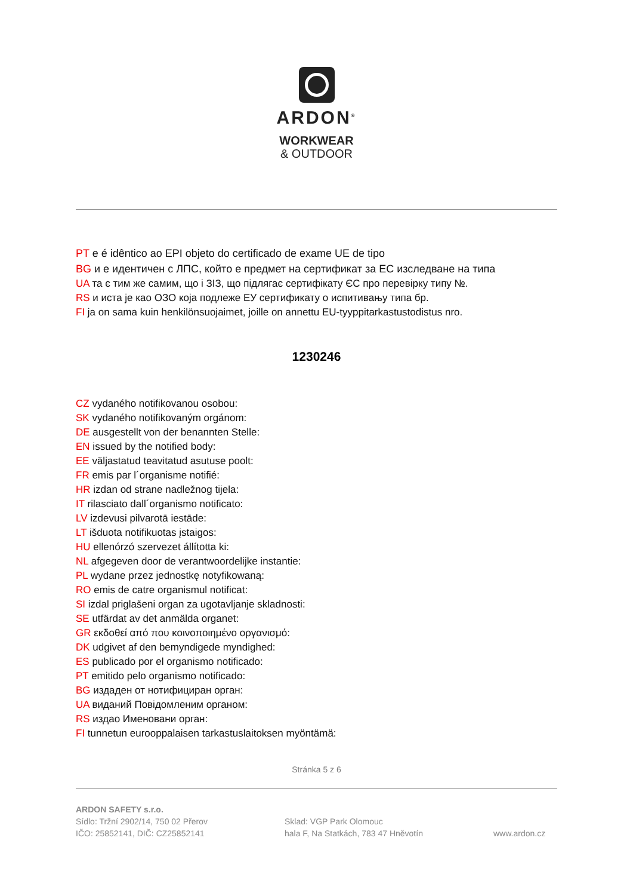ARDON<sup>®</sup>
WORKWEAR
& OUTDOOR
PT e é idêntico ao EPI objeto do certificado de exame UE de tipo
BG и е идентичен с ЛПС, който е предмет на сертификат за ЕС изследване на типа
UA та є тим же самим, що і ЗІЗ, що підлягає сертифікату ЄС про перевірку типу №.
RS и иста је као ОЗО која подлеже ЕУ сертификату о испитивању типа бр.
FI ja on sama kuin henkilönsuojaimet, joille on annettu EU-tyyppitarkastustodistus nro.
1230246
CZ vydaného notifikovanou osobou:
SK vydaného notifikovaným orgánom:
DE ausgestellt von der benannten Stelle:
EN issued by the notified body:
EE väljastatud teavitatud asutuse poolt:
FR emis par l´organisme notifié:
HR izdan od strane nadležnog tijela:
IT rilasciato dall´organismo notificato:
LV izdevusi pilvarotā iestāde:
LT išduota notifikuotas įstaigos:
HU ellenórzó szervezet állította ki:
NL afgegeven door de verantwoordelijke instantie:
PL wydane przez jednostkę notyfikowaną:
RO emis de catre organismul notificat:
SI izdal priglašeni organ za ugotavljanje skladnosti:
SE utfärdat av det anmälda organet:
GR εκδοθεί από που κοινοποιημένο οργανισμό:
DK udgivet af den bemyndigede myndighed:
ES publicado por el organismo notificado:
PT emitido pelo organismo notificado:
BG издаден от нотифициран орган:
UA виданий Повідомленим органом:
RS издао Именовани орган:
FI tunnetun eurooppalaisen tarkastuslaitoksen myöntämä:
Stránka 5 z 6
ARDON SAFETY s.r.o.
Sídlo: Tržní 2902/14, 750 02 Přerov
IČO: 25852141, DIČ: CZ25852141
Sklad: VGP Park Olomouc
hala F, Na Statkách, 783 47 Hněvotín
www.ardon.cz